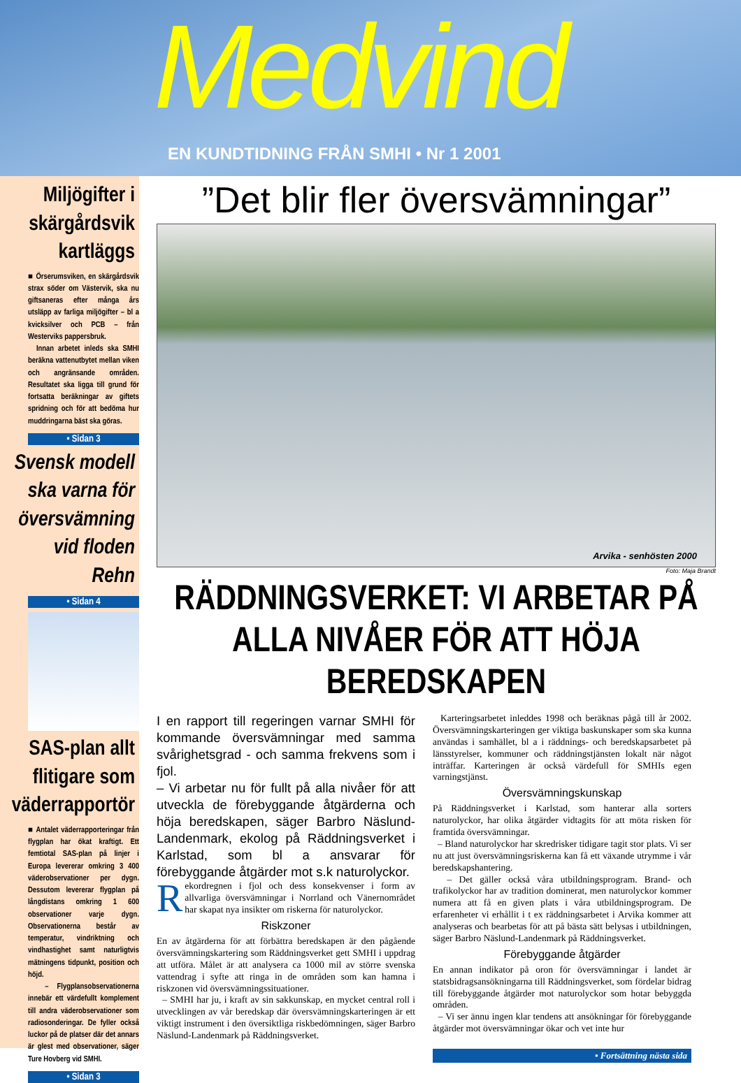Medvind
EN KUNDTIDNING FRÅN SMHI • Nr 1 2001
Miljögifter i skärgårdsvik kartläggs
■ Örserumsviken, en skärgårdsvik strax söder om Västervik, ska nu giftsaneras efter många års utsläpp av farliga miljögifter – bl a kvicksilver och PCB – från Westerviks pappersbruk.
Innan arbetet inleds ska SMHI beräkna vattenutbytet mellan viken och angränsande områden. Resultatet ska ligga till grund för fortsatta beräkningar av giftets spridning och för att bedöma hur muddringarna bäst ska göras.
• Sidan 3
Svensk modell ska varna för översvämning vid floden Rehn
• Sidan 4
SAS-plan allt flitigare som väderrapportör
■ Antalet väderrapporteringar från flygplan har ökat kraftigt. Ett femtiotal SAS-plan på linjer i Europa levererar omkring 3 400 väderobservationer per dygn. Dessutom levererar flygplan på långdistans omkring 1 600 observationer varje dygn. Observationerna består av temperatur, vindriktning och vindhastighet samt naturligtvis mätningens tidpunkt, position och höjd.
– Flygplansobservationerna innebär ett värdefullt komplement till andra väderobservationer som radiosonderingar. De fyller också luckor på de platser där det annars är glest med observationer, säger Ture Hovberg vid SMHI.
• Sidan 3
”Det blir fler översvämningar”
Arvika - senhösten 2000
Foto: Maja Brandt
RÄDDNINGSVERKET: VI ARBETAR PÅ ALLA NIVÅER FÖR ATT HÖJA BEREDSKAPEN
I en rapport till regeringen varnar SMHI för kommande översvämningar med samma svårighetsgrad - och samma frekvens som i fjol.
– Vi arbetar nu för fullt på alla nivåer för att utveckla de förebyggande åtgärderna och höja beredskapen, säger Barbro Näslund-Landenmark, ekolog på Räddningsverket i Karlstad, som bl a ansvarar för förebyggande åtgärder mot s.k naturolyckor.
Rekordregnen i fjol och dess konsekvenser i form av allvarliga översvämningar i Norrland och Vänernområdet har skapat nya insikter om riskerna för naturolyckor.
Riskzoner
En av åtgärderna för att förbättra beredskapen är den pågående översvämningskartering som Räddningsverket gett SMHI i uppdrag att utföra. Målet är att analysera ca 1000 mil av större svenska vattendrag i syfte att ringa in de områden som kan hamna i riskzonen vid översvämningssituationer.
– SMHI har ju, i kraft av sin sakkunskap, en mycket central roll i utvecklingen av vår beredskap där översvämningskarteringen är ett viktigt instrument i den översiktliga riskbedömningen, säger Barbro Näslund-Landenmark på Räddningsverket.
Karteringsarbetet inleddes 1998 och beräknas pågå till år 2002. Översvämningskarteringen ger viktiga baskunskaper som ska kunna användas i samhället, bl a i räddnings- och beredskapsarbetet på länsstyrelser, kommuner och räddningstjänsten lokalt när något inträffar. Karteringen är också värdefull för SMHIs egen varningstjänst.
Översvämningskunskap
På Räddningsverket i Karlstad, som hanterar alla sorters naturolyckor, har olika åtgärder vidtagits för att möta risken för framtida översvämningar.
– Bland naturolyckor har skredrisker tidigare tagit stor plats. Vi ser nu att just översvämningsriskerna kan få ett växande utrymme i vår beredskapshantering.
– Det gäller också våra utbildningsprogram. Brand- och trafikolyckor har av tradition dominerat, men naturolyckor kommer numera att få en given plats i våra utbildningsprogram. De erfarenheter vi erhållit i t ex räddningsarbetet i Arvika kommer att analyseras och bearbetas för att på bästa sätt belysas i utbildningen, säger Barbro Näslund-Landenmark på Räddningsverket.
Förebyggande åtgärder
En annan indikator på oron för översvämningar i landet är statsbidragsansökningarna till Räddningsverket, som fördelar bidrag till förebyggande åtgärder mot naturolyckor som hotar bebyggda områden.
– Vi ser ännu ingen klar tendens att ansökningar för förebyggande åtgärder mot översvämningar ökar och vet inte hur
• Fortsättning nästa sida